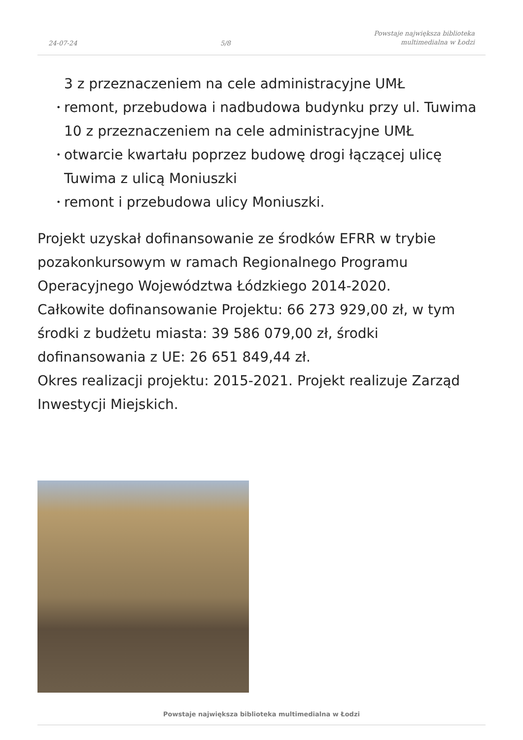24-07-24
5/8
Powstaje największa biblioteka
multimedialna w Łodzi
3 z przeznaczeniem na cele administracyjne UMŁ
• remont, przebudowa i nadbudowa budynku przy ul. Tuwima 10 z przeznaczeniem na cele administracyjne UMŁ
• otwarcie kwartału poprzez budowę drogi łączącej ulicę Tuwima z ulicą Moniuszki
• remont i przebudowa ulicy Moniuszki.
Projekt uzyskał dofinansowanie ze środków EFRR w trybie pozakonkursowym w ramach Regionalnego Programu Operacyjnego Województwa Łódzkiego 2014-2020.
Całkowite dofinansowanie Projektu: 66 273 929,00 zł, w tym środki z budżetu miasta: 39 586 079,00 zł, środki dofinansowania z UE: 26 651 849,44 zł.
Okres realizacji projektu: 2015-2021. Projekt realizuje Zarząd Inwestycji Miejskich.
Powstaje największa biblioteka multimedialna w Łodzi